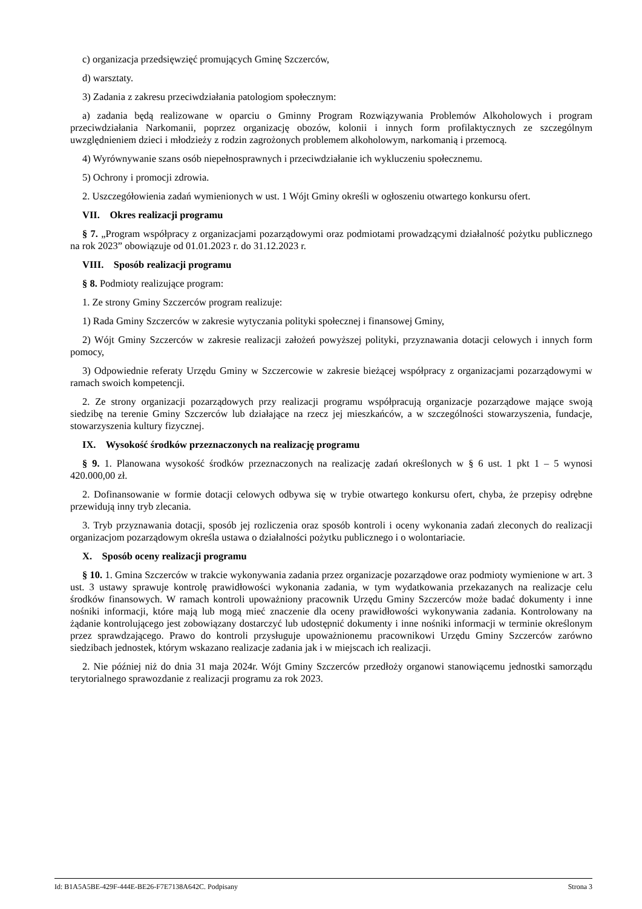c) organizacja przedsięwzięć promujących Gminę Szczerców,
d) warsztaty.
3) Zadania z zakresu przeciwdziałania patologiom społecznym:
a) zadania będą realizowane w oparciu o Gminny Program Rozwiązywania Problemów Alkoholowych i program przeciwdziałania Narkomanii, poprzez organizację obozów, kolonii i innych form profilaktycznych ze szczególnym uwzględnieniem dzieci i młodzieży z rodzin zagrożonych problemem alkoholowym, narkomanią i przemocą.
4) Wyrównywanie szans osób niepełnosprawnych i przeciwdziałanie ich wykluczeniu społecznemu.
5) Ochrony i promocji zdrowia.
2. Uszczegółowienia zadań wymienionych w ust. 1 Wójt Gminy określi w ogłoszeniu otwartego konkursu ofert.
VII. Okres realizacji programu
§ 7. „Program współpracy z organizacjami pozarządowymi oraz podmiotami prowadzącymi działalność pożytku publicznego na rok 2023” obowiązuje od 01.01.2023 r. do 31.12.2023 r.
VIII. Sposób realizacji programu
§ 8. Podmioty realizujące program:
1. Ze strony Gminy Szczerców program realizuje:
1) Rada Gminy Szczerców w zakresie wytyczania polityki społecznej i finansowej Gminy,
2) Wójt Gminy Szczerców w zakresie realizacji założeń powyższej polityki, przyznawania dotacji celowych i innych form pomocy,
3) Odpowiednie referaty Urzędu Gminy w Szczercowie w zakresie bieżącej współpracy z organizacjami pozarządowymi w ramach swoich kompetencji.
2. Ze strony organizacji pozarządowych przy realizacji programu współpracują organizacje pozarządowe mające swoją siedzibę na terenie Gminy Szczerców lub działające na rzecz jej mieszkańców, a w szczególności stowarzyszenia, fundacje, stowarzyszenia kultury fizycznej.
IX. Wysokość środków przeznaczonych na realizację programu
§ 9. 1. Planowana wysokość środków przeznaczonych na realizację zadań określonych w § 6 ust. 1 pkt 1 – 5 wynosi 420.000,00 zł.
2. Dofinansowanie w formie dotacji celowych odbywa się w trybie otwartego konkursu ofert, chyba, że przepisy odrębne przewidują inny tryb zlecania.
3. Tryb przyznawania dotacji, sposób jej rozliczenia oraz sposób kontroli i oceny wykonania zadań zleconych do realizacji organizacjom pozarządowym określa ustawa o działalności pożytku publicznego i o wolontariacie.
X. Sposób oceny realizacji programu
§ 10. 1. Gmina Szczerców w trakcie wykonywania zadania przez organizacje pozarządowe oraz podmioty wymienione w art. 3 ust. 3 ustawy sprawuje kontrolę prawidłowości wykonania zadania, w tym wydatkowania przekazanych na realizacje celu środków finansowych. W ramach kontroli upoważniony pracownik Urzędu Gminy Szczerców może badać dokumenty i inne nośniki informacji, które mają lub mogą mieć znaczenie dla oceny prawidłowości wykonywania zadania. Kontrolowany na żądanie kontrolującego jest zobowiązany dostarczyć lub udostępnić dokumenty i inne nośniki informacji w terminie określonym przez sprawdzającego. Prawo do kontroli przysługuje upoważnionemu pracownikowi Urzędu Gminy Szczerców zarówno siedzibach jednostek, którym wskazano realizacje zadania jak i w miejscach ich realizacji.
2. Nie później niż do dnia 31 maja 2024r. Wójt Gminy Szczerców przedłoży organowi stanowiącemu jednostki samorządu terytorialnego sprawozdanie z realizacji programu za rok 2023.
Id: B1A5A5BE-429F-444E-BE26-F7E7138A642C. Podpisany Strona 3